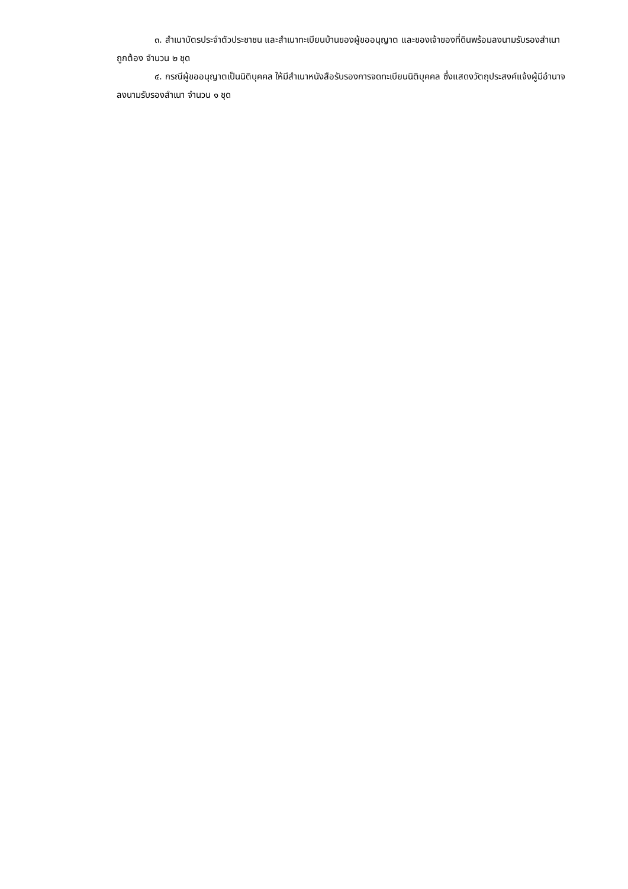๓. สำเนาบัตรประจำตัวประชาชน และสำเนาทะเบียนบ้านของผู้ขออนุญาต และของเจ้าของที่ดินพร้อมลงนามรับรองสำเนาถูกต้อง จำนวน ๒ ชุด
๔. กรณีผู้ขออนุญาตเป็นนิติบุคคล ให้มีสำเนาหนังสือรับรองการจดทะเบียนนิติบุคคล ซึ่งแสดงวัตถุประสงค์แจ้งผู้มีอำนาจลงนามรับรองสำเนา จำนวน ๑ ชุด